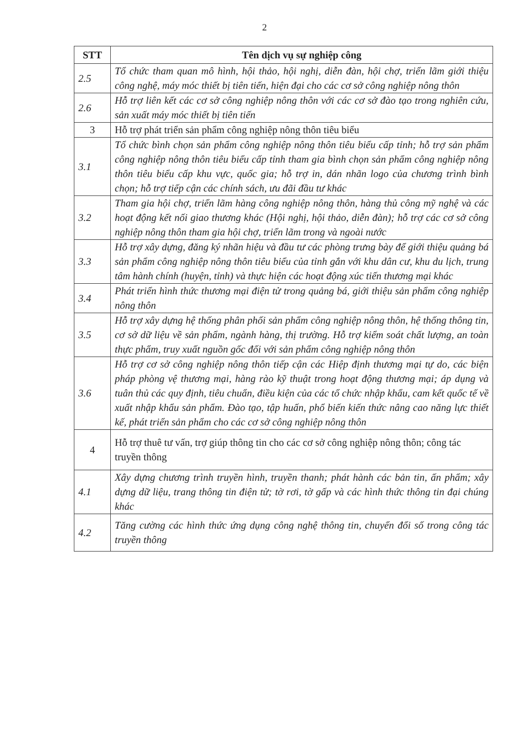2
| STT | Tên dịch vụ sự nghiệp công |
| --- | --- |
| 2.5 | Tổ chức tham quan mô hình, hội thảo, hội nghị, diễn đàn, hội chợ, triển lãm giới thiệu công nghệ, máy móc thiết bị tiên tiến, hiện đại cho các cơ sở công nghiệp nông thôn |
| 2.6 | Hỗ trợ liên kết các cơ sở công nghiệp nông thôn với các cơ sở đào tạo trong nghiên cứu, sản xuất máy móc thiết bị tiên tiến |
| 3 | Hỗ trợ phát triển sản phẩm công nghiệp nông thôn tiêu biểu |
| 3.1 | Tổ chức bình chọn sản phẩm công nghiệp nông thôn tiêu biểu cấp tỉnh; hỗ trợ sản phẩm công nghiệp nông thôn tiêu biểu cấp tỉnh tham gia bình chọn sản phẩm công nghiệp nông thôn tiêu biểu cấp khu vực, quốc gia; hỗ trợ in, dán nhãn logo của chương trình bình chọn; hỗ trợ tiếp cận các chính sách, ưu đãi đầu tư khác |
| 3.2 | Tham gia hội chợ, triển lãm hàng công nghiệp nông thôn, hàng thủ công mỹ nghệ và các hoạt động kết nối giao thương khác (Hội nghị, hội thảo, diễn đàn); hỗ trợ các cơ sở công nghiệp nông thôn tham gia hội chợ, triển lãm trong và ngoài nước |
| 3.3 | Hỗ trợ xây dựng, đăng ký nhãn hiệu và đầu tư các phòng trưng bày để giới thiệu quảng bá sản phẩm công nghiệp nông thôn tiêu biểu của tỉnh gắn với khu dân cư, khu du lịch, trung tâm hành chính (huyện, tỉnh) và thực hiện các hoạt động xúc tiến thương mại khác |
| 3.4 | Phát triển hình thức thương mại điện tử trong quảng bá, giới thiệu sản phẩm công nghiệp nông thôn |
| 3.5 | Hỗ trợ xây dựng hệ thống phân phối sản phẩm công nghiệp nông thôn, hệ thống thông tin, cơ sở dữ liệu về sản phẩm, ngành hàng, thị trường. Hỗ trợ kiểm soát chất lượng, an toàn thực phẩm, truy xuất nguồn gốc đối với sản phẩm công nghiệp nông thôn |
| 3.6 | Hỗ trợ cơ sở công nghiệp nông thôn tiếp cận các Hiệp định thương mại tự do, các biện pháp phòng vệ thương mại, hàng rào kỹ thuật trong hoạt động thương mại; áp dụng và tuân thủ các quy định, tiêu chuẩn, điều kiện của các tổ chức nhập khẩu, cam kết quốc tế về xuất nhập khẩu sản phẩm. Đào tạo, tập huấn, phổ biến kiến thức nâng cao năng lực thiết kế, phát triển sản phẩm cho các cơ sở công nghiệp nông thôn |
| 4 | Hỗ trợ thuê tư vấn, trợ giúp thông tin cho các cơ sở công nghiệp nông thôn; công tác truyền thông |
| 4.1 | Xây dựng chương trình truyền hình, truyền thanh; phát hành các bản tin, ấn phẩm; xây dựng dữ liệu, trang thông tin điện tử; tờ rơi, tờ gấp và các hình thức thông tin đại chúng khác |
| 4.2 | Tăng cường các hình thức ứng dụng công nghệ thông tin, chuyển đổi số trong công tác truyền thông |